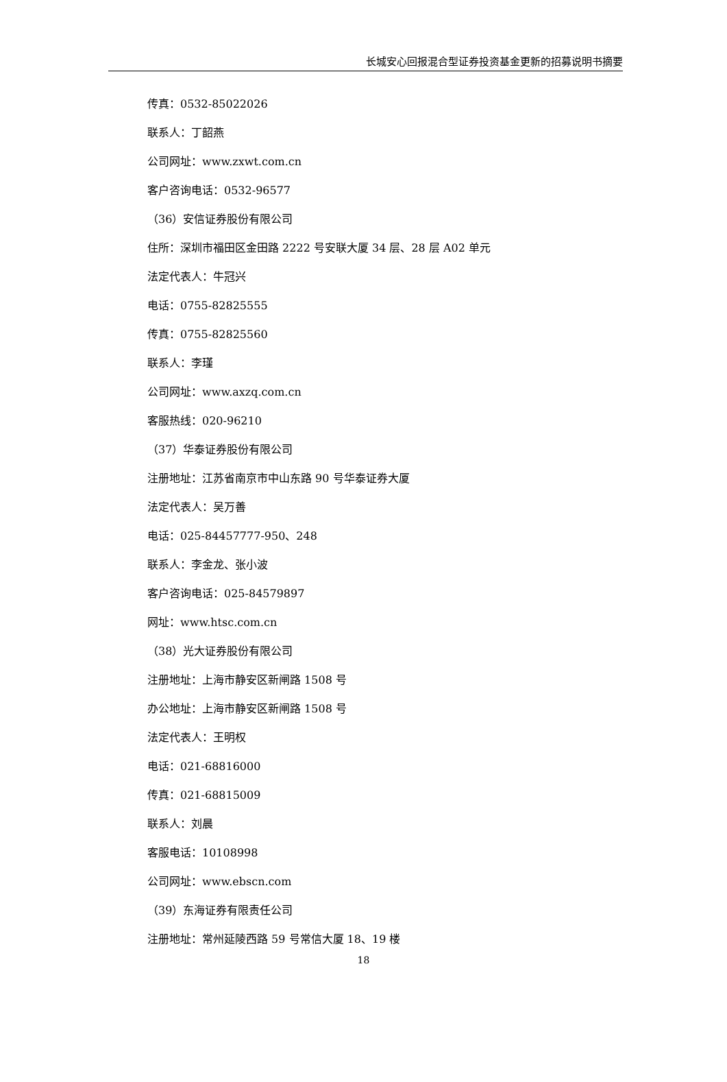长城安心回报混合型证券投资基金更新的招募说明书摘要
传真：0532-85022026
联系人：丁韶燕
公司网址：www.zxwt.com.cn
客户咨询电话：0532-96577
（36）安信证券股份有限公司
住所：深圳市福田区金田路 2222 号安联大厦 34 层、28 层 A02 单元
法定代表人：牛冠兴
电话：0755-82825555
传真：0755-82825560
联系人：李瑾
公司网址：www.axzq.com.cn
客服热线：020-96210
（37）华泰证券股份有限公司
注册地址：江苏省南京市中山东路 90 号华泰证券大厦
法定代表人：吴万善
电话：025-84457777-950、248
联系人：李金龙、张小波
客户咨询电话：025-84579897
网址：www.htsc.com.cn
（38）光大证券股份有限公司
注册地址：上海市静安区新闸路 1508 号
办公地址：上海市静安区新闸路 1508 号
法定代表人：王明权
电话：021-68816000
传真：021-68815009
联系人：刘晨
客服电话：10108998
公司网址：www.ebscn.com
（39）东海证券有限责任公司
注册地址：常州延陵西路 59 号常信大厦 18、19 楼
18